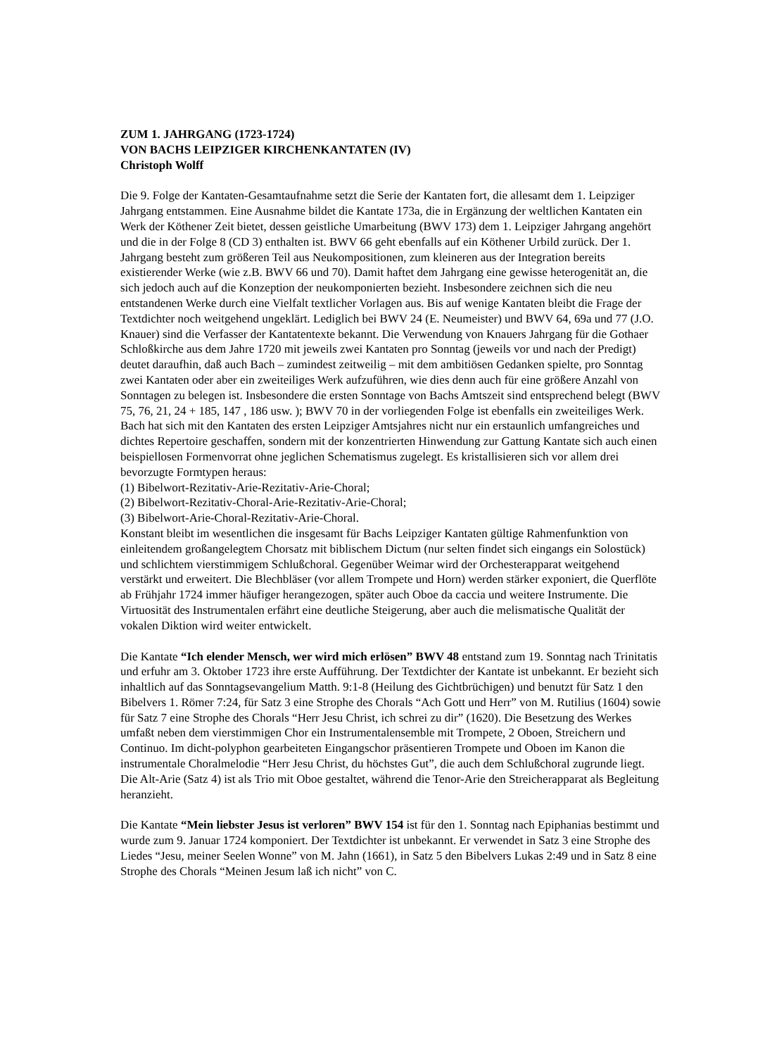ZUM 1. JAHRGANG (1723-1724)
VON BACHS LEIPZIGER KIRCHENKANTATEN (IV)
Christoph Wolff
Die 9. Folge der Kantaten-Gesamtaufnahme setzt die Serie der Kantaten fort, die allesamt dem 1. Leipziger Jahrgang entstammen. Eine Ausnahme bildet die Kantate 173a, die in Ergänzung der weltlichen Kantaten ein Werk der Köthener Zeit bietet, dessen geistliche Umarbeitung (BWV 173) dem 1. Leipziger Jahrgang angehört und die in der Folge 8 (CD 3) enthalten ist. BWV 66 geht ebenfalls auf ein Köthener Urbild zurück. Der 1. Jahrgang besteht zum größeren Teil aus Neukompositionen, zum kleineren aus der Integration bereits existierender Werke (wie z.B. BWV 66 und 70). Damit haftet dem Jahrgang eine gewisse heterogenität an, die sich jedoch auch auf die Konzeption der neukomponierten bezieht. Insbesondere zeichnen sich die neu entstandenen Werke durch eine Vielfalt textlicher Vorlagen aus. Bis auf wenige Kantaten bleibt die Frage der Textdichter noch weitgehend ungeklärt. Lediglich bei BWV 24 (E. Neumeister) und BWV 64, 69a und 77 (J.O. Knauer) sind die Verfasser der Kantatentexte bekannt. Die Verwendung von Knauers Jahrgang für die Gothaer Schloßkirche aus dem Jahre 1720 mit jeweils zwei Kantaten pro Sonntag (jeweils vor und nach der Predigt) deutet daraufhin, daß auch Bach – zumindest zeitweilig – mit dem ambitiösen Gedanken spielte, pro Sonntag zwei Kantaten oder aber ein zweiteiliges Werk aufzuführen, wie dies denn auch für eine größere Anzahl von Sonntagen zu belegen ist. Insbesondere die ersten Sonntage von Bachs Amtszeit sind entsprechend belegt (BWV 75, 76, 21, 24 + 185, 147 , 186 usw. ); BWV 70 in der vorliegenden Folge ist ebenfalls ein zweiteiliges Werk.
Bach hat sich mit den Kantaten des ersten Leipziger Amtsjahres nicht nur ein erstaunlich umfangreiches und dichtes Repertoire geschaffen, sondern mit der konzentrierten Hinwendung zur Gattung Kantate sich auch einen beispiellosen Formenvorrat ohne jeglichen Schematismus zugelegt. Es kristallisieren sich vor allem drei bevorzugte Formtypen heraus:
(1) Bibelwort-Rezitativ-Arie-Rezitativ-Arie-Choral;
(2) Bibelwort-Rezitativ-Choral-Arie-Rezitativ-Arie-Choral;
(3) Bibelwort-Arie-Choral-Rezitativ-Arie-Choral.
Konstant bleibt im wesentlichen die insgesamt für Bachs Leipziger Kantaten gültige Rahmenfunktion von einleitendem großangelegtem Chorsatz mit biblischem Dictum (nur selten findet sich eingangs ein Solostück) und schlichtem vierstimmigem Schlußchoral. Gegenüber Weimar wird der Orchesterapparat weitgehend verstärkt und erweitert. Die Blechbläser (vor allem Trompete und Horn) werden stärker exponiert, die Querflöte ab Frühjahr 1724 immer häufiger herangezogen, später auch Oboe da caccia und weitere Instrumente. Die Virtuosität des Instrumentalen erfährt eine deutliche Steigerung, aber auch die melismatische Qualität der vokalen Diktion wird weiter entwickelt.
Die Kantate “Ich elender Mensch, wer wird mich erlösen” BWV 48 entstand zum 19. Sonntag nach Trinitatis und erfuhr am 3. Oktober 1723 ihre erste Aufführung. Der Textdichter der Kantate ist unbekannt. Er bezieht sich inhaltlich auf das Sonntagsevangelium Matth. 9:1-8 (Heilung des Gichtbrüchigen) und benutzt für Satz 1 den Bibelvers 1. Römer 7:24, für Satz 3 eine Strophe des Chorals “Ach Gott und Herr” von M. Rutilius (1604) sowie für Satz 7 eine Strophe des Chorals “Herr Jesu Christ, ich schrei zu dir” (1620). Die Besetzung des Werkes umfaßt neben dem vierstimmigen Chor ein Instrumentalensemble mit Trompete, 2 Oboen, Streichern und Continuo. Im dicht-polyphon gearbeiteten Eingangschor präsentieren Trompete und Oboen im Kanon die instrumentale Choralmelodie “Herr Jesu Christ, du höchstes Gut”, die auch dem Schlußchoral zugrunde liegt. Die Alt-Arie (Satz 4) ist als Trio mit Oboe gestaltet, während die Tenor-Arie den Streicherapparat als Begleitung heranzieht.
Die Kantate “Mein liebster Jesus ist verloren” BWV 154 ist für den 1. Sonntag nach Epiphanias bestimmt und wurde zum 9. Januar 1724 komponiert. Der Textdichter ist unbekannt. Er verwendet in Satz 3 eine Strophe des Liedes “Jesu, meiner Seelen Wonne” von M. Jahn (1661), in Satz 5 den Bibelvers Lukas 2:49 und in Satz 8 eine Strophe des Chorals “Meinen Jesum laß ich nicht” von C.